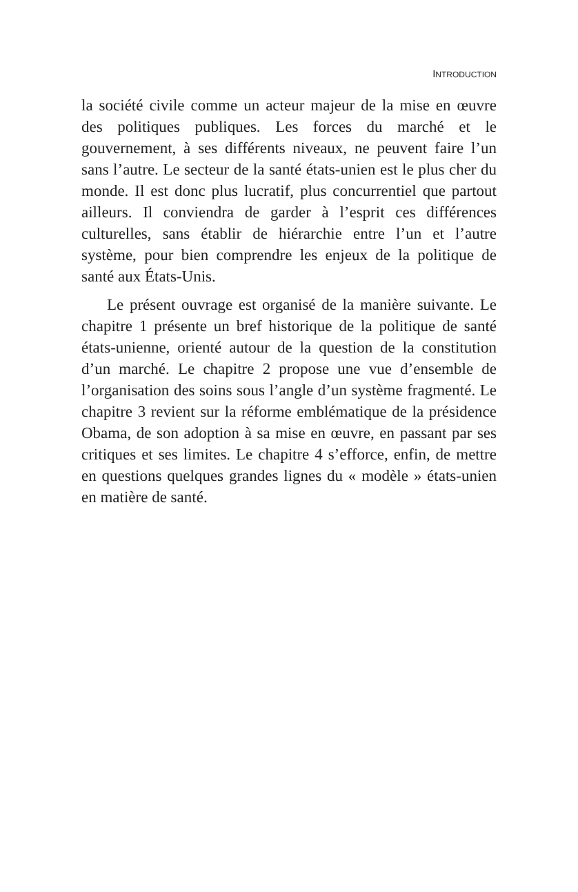INTRODUCTION
la société civile comme un acteur majeur de la mise en œuvre des politiques publiques. Les forces du marché et le gouvernement, à ses différents niveaux, ne peuvent faire l’un sans l’autre. Le secteur de la santé états-unien est le plus cher du monde. Il est donc plus lucratif, plus concurrentiel que partout ailleurs. Il conviendra de garder à l’esprit ces différences culturelles, sans établir de hiérarchie entre l’un et l’autre système, pour bien comprendre les enjeux de la politique de santé aux États-Unis.
Le présent ouvrage est organisé de la manière suivante. Le chapitre 1 présente un bref historique de la politique de santé états-unienne, orienté autour de la question de la constitution d’un marché. Le chapitre 2 propose une vue d’ensemble de l’organisation des soins sous l’angle d’un système fragmenté. Le chapitre 3 revient sur la réforme emblématique de la présidence Obama, de son adoption à sa mise en œuvre, en passant par ses critiques et ses limites. Le chapitre 4 s’efforce, enfin, de mettre en questions quelques grandes lignes du « modèle » états-unien en matière de santé.